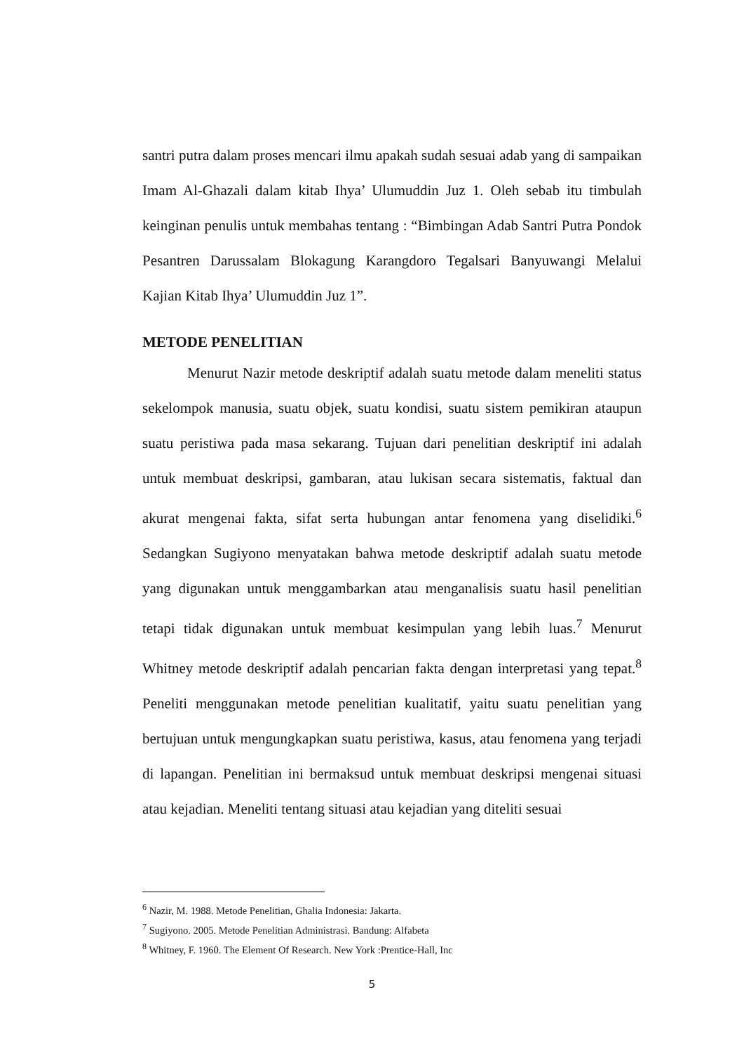santri putra dalam proses mencari ilmu apakah sudah sesuai adab yang di sampaikan Imam Al-Ghazali dalam kitab Ihya’ Ulumuddin Juz 1. Oleh sebab itu timbulah keinginan penulis untuk membahas tentang : “Bimbingan Adab Santri Putra Pondok Pesantren Darussalam Blokagung Karangdoro Tegalsari Banyuwangi Melalui Kajian Kitab Ihya’ Ulumuddin Juz 1”.
METODE PENELITIAN
Menurut Nazir metode deskriptif adalah suatu metode dalam meneliti status sekelompok manusia, suatu objek, suatu kondisi, suatu sistem pemikiran ataupun suatu peristiwa pada masa sekarang. Tujuan dari penelitian deskriptif ini adalah untuk membuat deskripsi, gambaran, atau lukisan secara sistematis, faktual dan akurat mengenai fakta, sifat serta hubungan antar fenomena yang diselidiki.<sup>6</sup> Sedangkan Sugiyono menyatakan bahwa metode deskriptif adalah suatu metode yang digunakan untuk menggambarkan atau menganalisis suatu hasil penelitian tetapi tidak digunakan untuk membuat kesimpulan yang lebih luas.<sup>7</sup> Menurut Whitney metode deskriptif adalah pencarian fakta dengan interpretasi yang tepat.<sup>8</sup> Peneliti menggunakan metode penelitian kualitatif, yaitu suatu penelitian yang bertujuan untuk mengungkapkan suatu peristiwa, kasus, atau fenomena yang terjadi di lapangan. Penelitian ini bermaksud untuk membuat deskripsi mengenai situasi atau kejadian. Meneliti tentang situasi atau kejadian yang diteliti sesuai
<sup>6</sup> Nazir, M. 1988. Metode Penelitian, Ghalia Indonesia: Jakarta.
<sup>7</sup> Sugiyono. 2005. Metode Penelitian Administrasi. Bandung: Alfabeta
<sup>8</sup> Whitney, F. 1960. The Element Of Research. New York :Prentice-Hall, Inc
5